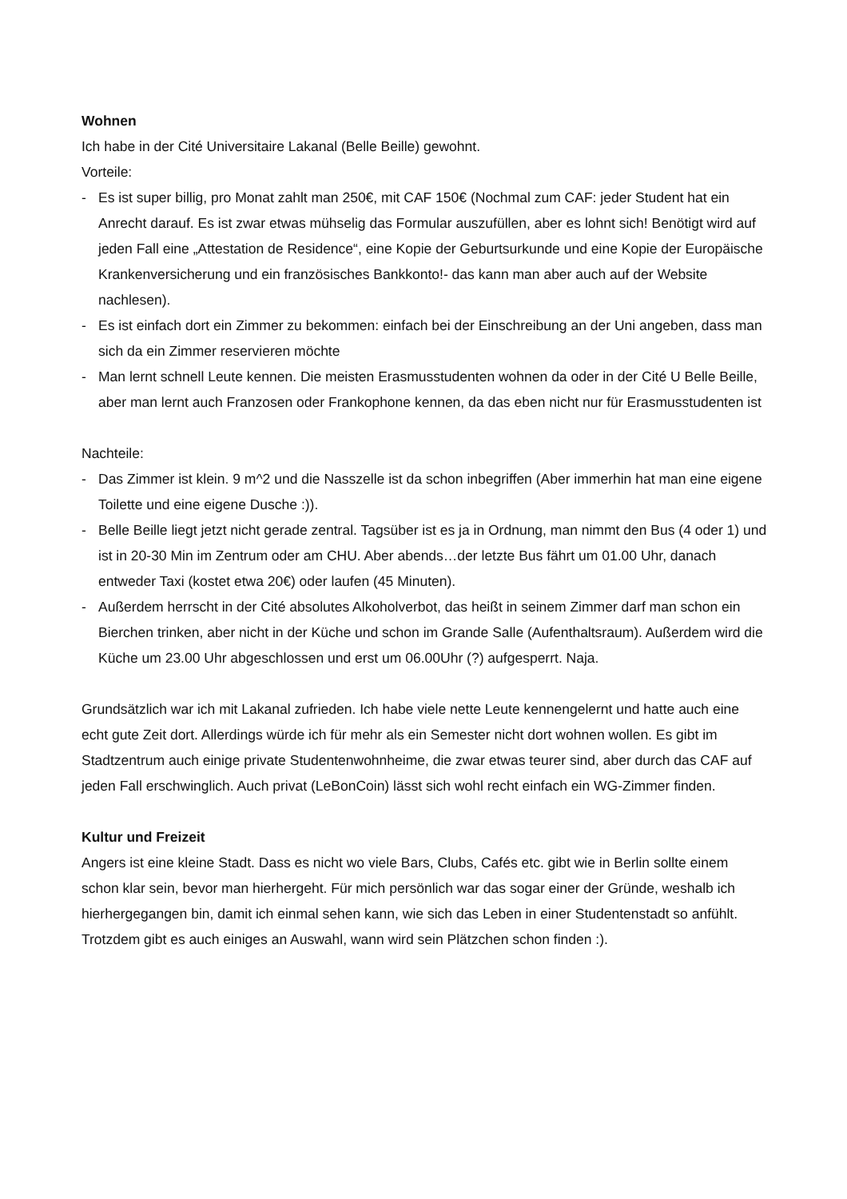Wohnen
Ich habe in der Cité Universitaire Lakanal (Belle Beille) gewohnt.
Vorteile:
- Es ist super billig, pro Monat zahlt man 250€, mit CAF 150€ (Nochmal zum CAF: jeder Student hat ein Anrecht darauf. Es ist zwar etwas mühselig das Formular auszufüllen, aber es lohnt sich! Benötigt wird auf jeden Fall eine „Attestation de Residence“, eine Kopie der Geburtsurkunde und eine Kopie der Europäische Krankenversicherung und ein französisches Bankkonto!- das kann man aber auch auf der Website nachlesen).
- Es ist einfach dort ein Zimmer zu bekommen: einfach bei der Einschreibung an der Uni angeben, dass man sich da ein Zimmer reservieren möchte
- Man lernt schnell Leute kennen. Die meisten Erasmusstudenten wohnen da oder in der Cité U Belle Beille, aber man lernt auch Franzosen oder Frankophone kennen, da das eben nicht nur für Erasmusstudenten ist
Nachteile:
- Das Zimmer ist klein. 9 m^2 und die Nasszelle ist da schon inbegriffen (Aber immerhin hat man eine eigene Toilette und eine eigene Dusche :)).
- Belle Beille liegt jetzt nicht gerade zentral. Tagsüber ist es ja in Ordnung, man nimmt den Bus (4 oder 1) und ist in 20-30 Min im Zentrum oder am CHU. Aber abends…der letzte Bus fährt um 01.00 Uhr, danach entweder Taxi (kostet etwa 20€) oder laufen (45 Minuten).
- Außerdem herrscht in der Cité absolutes Alkoholverbot, das heißt in seinem Zimmer darf man schon ein Bierchen trinken, aber nicht in der Küche und schon im Grande Salle (Aufenthaltsraum). Außerdem wird die Küche um 23.00 Uhr abgeschlossen und erst um 06.00Uhr (?) aufgesperrt. Naja.
Grundsätzlich war ich mit Lakanal zufrieden. Ich habe viele nette Leute kennengelernt und hatte auch eine echt gute Zeit dort. Allerdings würde ich für mehr als ein Semester nicht dort wohnen wollen. Es gibt im Stadtzentrum auch einige private Studentenwohnheime, die zwar etwas teurer sind, aber durch das CAF auf jeden Fall erschwinglich. Auch privat (LeBonCoin) lässt sich wohl recht einfach ein WG-Zimmer finden.
Kultur und Freizeit
Angers ist eine kleine Stadt. Dass es nicht wo viele Bars, Clubs, Cafés etc. gibt wie in Berlin sollte einem schon klar sein, bevor man hierhergeht. Für mich persönlich war das sogar einer der Gründe, weshalb ich hierhergegangen bin, damit ich einmal sehen kann, wie sich das Leben in einer Studentenstadt so anfühlt.
Trotzdem gibt es auch einiges an Auswahl, wann wird sein Plätzchen schon finden :).